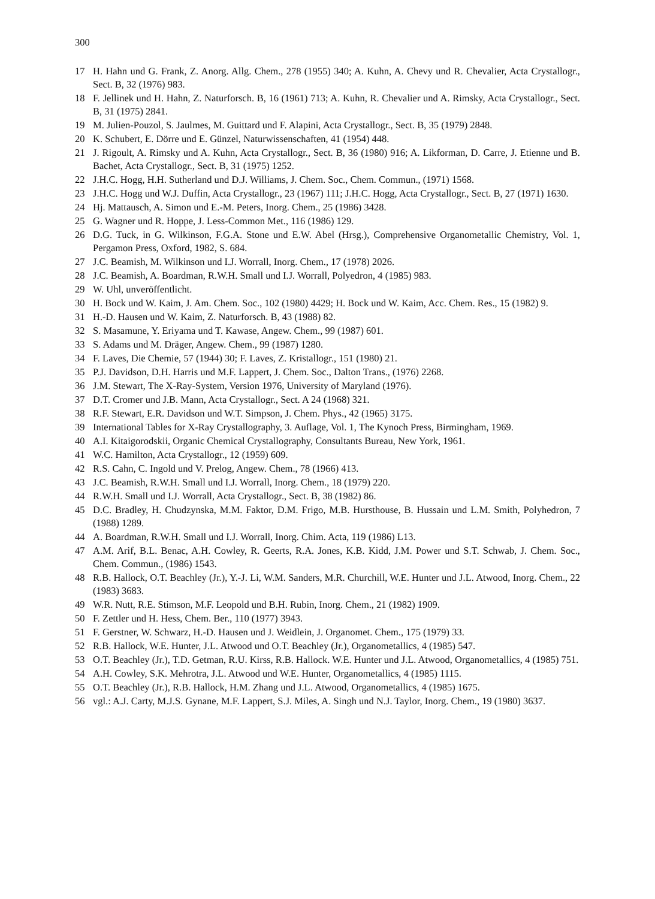300
17 H. Hahn und G. Frank, Z. Anorg. Allg. Chem., 278 (1955) 340; A. Kuhn, A. Chevy und R. Chevalier, Acta Crystallogr., Sect. B, 32 (1976) 983.
18 F. Jellinek und H. Hahn, Z. Naturforsch. B, 16 (1961) 713; A. Kuhn, R. Chevalier und A. Rimsky, Acta Crystallogr., Sect. B, 31 (1975) 2841.
19 M. Julien-Pouzol, S. Jaulmes, M. Guittard und F. Alapini, Acta Crystallogr., Sect. B, 35 (1979) 2848.
20 K. Schubert, E. Dörre und E. Günzel, Naturwissenschaften, 41 (1954) 448.
21 J. Rigoult, A. Rimsky und A. Kuhn, Acta Crystallogr., Sect. B, 36 (1980) 916; A. Likforman, D. Carre, J. Etienne und B. Bachet, Acta Crystallogr., Sect. B, 31 (1975) 1252.
22 J.H.C. Hogg, H.H. Sutherland und D.J. Williams, J. Chem. Soc., Chem. Commun., (1971) 1568.
23 J.H.C. Hogg und W.J. Duffin, Acta Crystallogr., 23 (1967) 111; J.H.C. Hogg, Acta Crystallogr., Sect. B, 27 (1971) 1630.
24 Hj. Mattausch, A. Simon und E.-M. Peters, Inorg. Chem., 25 (1986) 3428.
25 G. Wagner und R. Hoppe, J. Less-Common Met., 116 (1986) 129.
26 D.G. Tuck, in G. Wilkinson, F.G.A. Stone und E.W. Abel (Hrsg.), Comprehensive Organometallic Chemistry, Vol. 1, Pergamon Press, Oxford, 1982, S. 684.
27 J.C. Beamish, M. Wilkinson und I.J. Worrall, Inorg. Chem., 17 (1978) 2026.
28 J.C. Beamish, A. Boardman, R.W.H. Small und I.J. Worrall, Polyedron, 4 (1985) 983.
29 W. Uhl, unveröffentlicht.
30 H. Bock und W. Kaim, J. Am. Chem. Soc., 102 (1980) 4429; H. Bock und W. Kaim, Acc. Chem. Res., 15 (1982) 9.
31 H.-D. Hausen und W. Kaim, Z. Naturforsch. B, 43 (1988) 82.
32 S. Masamune, Y. Eriyama und T. Kawase, Angew. Chem., 99 (1987) 601.
33 S. Adams und M. Dräger, Angew. Chem., 99 (1987) 1280.
34 F. Laves, Die Chemie, 57 (1944) 30; F. Laves, Z. Kristallogr., 151 (1980) 21.
35 P.J. Davidson, D.H. Harris und M.F. Lappert, J. Chem. Soc., Dalton Trans., (1976) 2268.
36 J.M. Stewart, The X-Ray-System, Version 1976, University of Maryland (1976).
37 D.T. Cromer und J.B. Mann, Acta Crystallogr., Sect. A 24 (1968) 321.
38 R.F. Stewart, E.R. Davidson und W.T. Simpson, J. Chem. Phys., 42 (1965) 3175.
39 International Tables for X-Ray Crystallography, 3. Auflage, Vol. 1, The Kynoch Press, Birmingham, 1969.
40 A.I. Kitaigorodskii, Organic Chemical Crystallography, Consultants Bureau, New York, 1961.
41 W.C. Hamilton, Acta Crystallogr., 12 (1959) 609.
42 R.S. Cahn, C. Ingold und V. Prelog, Angew. Chem., 78 (1966) 413.
43 J.C. Beamish, R.W.H. Small und I.J. Worrall, Inorg. Chem., 18 (1979) 220.
44 R.W.H. Small und I.J. Worrall, Acta Crystallogr., Sect. B, 38 (1982) 86.
45 D.C. Bradley, H. Chudzynska, M.M. Faktor, D.M. Frigo, M.B. Hursthouse, B. Hussain und L.M. Smith, Polyhedron, 7 (1988) 1289.
44 A. Boardman, R.W.H. Small und I.J. Worrall, Inorg. Chim. Acta, 119 (1986) L13.
47 A.M. Arif, B.L. Benac, A.H. Cowley, R. Geerts, R.A. Jones, K.B. Kidd, J.M. Power und S.T. Schwab, J. Chem. Soc., Chem. Commun., (1986) 1543.
48 R.B. Hallock, O.T. Beachley (Jr.), Y.-J. Li, W.M. Sanders, M.R. Churchill, W.E. Hunter und J.L. Atwood, Inorg. Chem., 22 (1983) 3683.
49 W.R. Nutt, R.E. Stimson, M.F. Leopold und B.H. Rubin, Inorg. Chem., 21 (1982) 1909.
50 F. Zettler und H. Hess, Chem. Ber., 110 (1977) 3943.
51 F. Gerstner, W. Schwarz, H.-D. Hausen und J. Weidlein, J. Organomet. Chem., 175 (1979) 33.
52 R.B. Hallock, W.E. Hunter, J.L. Atwood und O.T. Beachley (Jr.), Organometallics, 4 (1985) 547.
53 O.T. Beachley (Jr.), T.D. Getman, R.U. Kirss, R.B. Hallock. W.E. Hunter und J.L. Atwood, Organometallics, 4 (1985) 751.
54 A.H. Cowley, S.K. Mehrotra, J.L. Atwood und W.E. Hunter, Organometallics, 4 (1985) 1115.
55 O.T. Beachley (Jr.), R.B. Hallock, H.M. Zhang und J.L. Atwood, Organometallics, 4 (1985) 1675.
56 vgl.: A.J. Carty, M.J.S. Gynane, M.F. Lappert, S.J. Miles, A. Singh und N.J. Taylor, Inorg. Chem., 19 (1980) 3637.